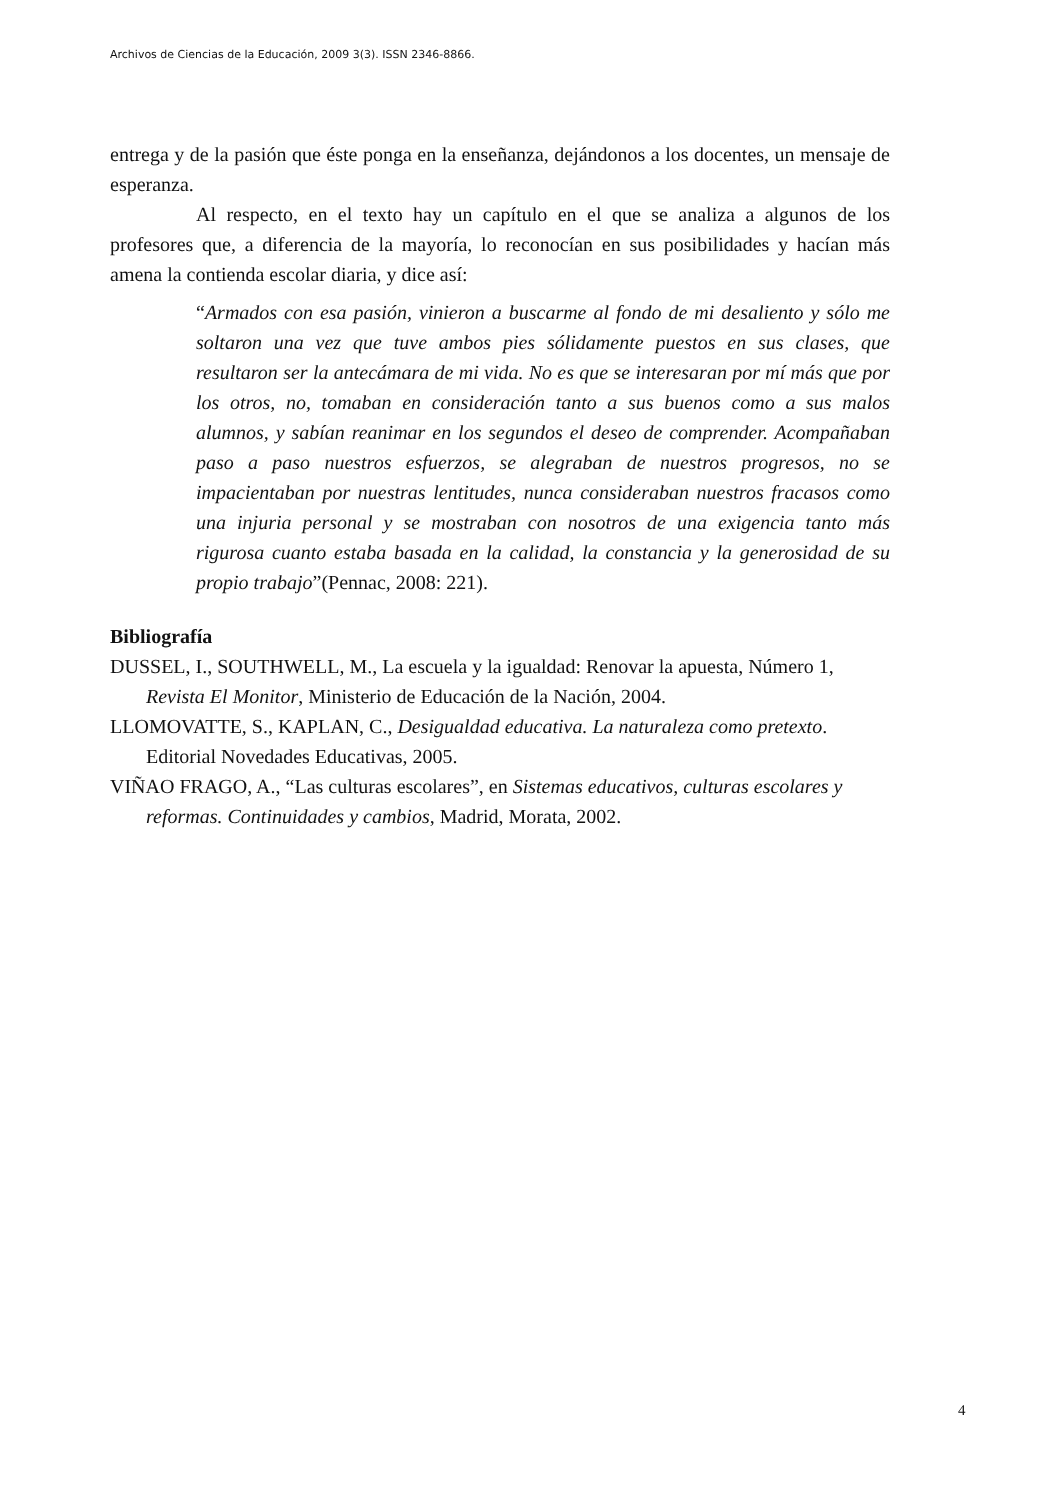Archivos de Ciencias de la Educación, 2009 3(3). ISSN 2346-8866.
entrega y de la pasión que éste ponga en la enseñanza, dejándonos a los docentes, un mensaje de esperanza.
Al respecto, en el texto hay un capítulo en el que se analiza a algunos de los profesores que, a diferencia de la mayoría, lo reconocían en sus posibilidades y hacían más amena la contienda escolar diaria, y dice así:
“Armados con esa pasión, vinieron a buscarme al fondo de mi desaliento y sólo me soltaron una vez que tuve ambos pies sólidamente puestos en sus clases, que resultaron ser la antecámara de mi vida. No es que se interesaran por mí más que por los otros, no, tomaban en consideración tanto a sus buenos como a sus malos alumnos, y sabían reanimar en los segundos el deseo de comprender. Acompañaban paso a paso nuestros esfuerzos, se alegraban de nuestros progresos, no se impacientaban por nuestras lentitudes, nunca consideraban nuestros fracasos como una injuria personal y se mostraban con nosotros de una exigencia tanto más rigurosa cuanto estaba basada en la calidad, la constancia y la generosidad de su propio trabajo”(Pennac, 2008: 221).
Bibliografía
DUSSEL, I., SOUTHWELL, M., La escuela y la igualdad: Renovar la apuesta, Número 1, Revista El Monitor, Ministerio de Educación de la Nación, 2004.
LLOMOVATTE, S., KAPLAN, C., Desigualdad educativa. La naturaleza como pretexto. Editorial Novedades Educativas, 2005.
VIÑAO FRAGO, A., “Las culturas escolares”, en Sistemas educativos, culturas escolares y reformas. Continuidades y cambios, Madrid, Morata, 2002.
4